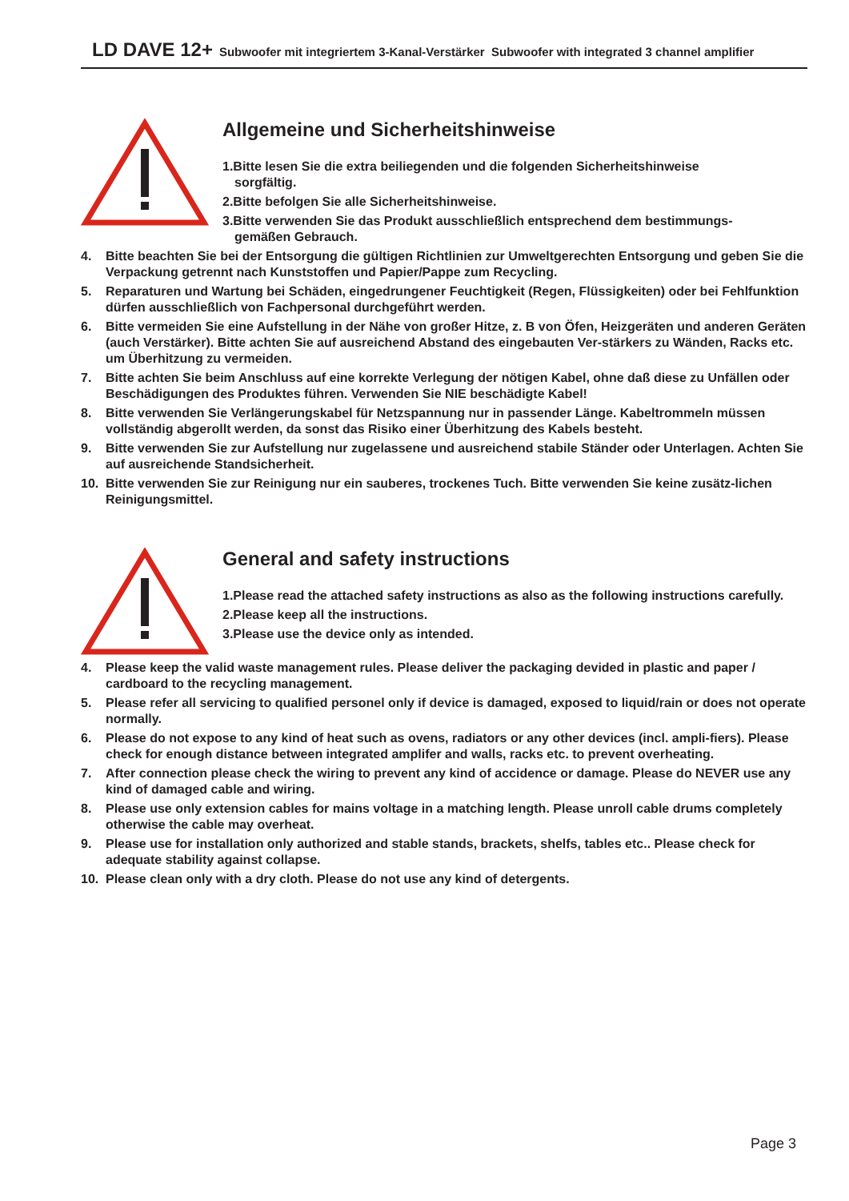LD DAVE 12+ Subwoofer mit integriertem 3-Kanal-Verstärker Subwoofer with integrated 3 channel amplifier
Allgemeine und Sicherheitshinweise
1.Bitte lesen Sie die extra beiliegenden und die folgenden Sicherheitshinweise
sorgfältig.
2.Bitte befolgen Sie alle Sicherheitshinweise.
3.Bitte verwenden Sie das Produkt ausschließlich entsprechend dem bestimmungs-
gemäßen Gebrauch.
4. Bitte beachten Sie bei der Entsorgung die gültigen Richtlinien zur Umweltgerechten Entsorgung und geben Sie die Verpackung getrennt nach Kunststoffen und Papier/Pappe zum Recycling.
5. Reparaturen und Wartung bei Schäden, eingedrungener Feuchtigkeit (Regen, Flüssigkeiten) oder bei Fehlfunktion dürfen ausschließlich von Fachpersonal durchgeführt werden.
6. Bitte vermeiden Sie eine Aufstellung in der Nähe von großer Hitze, z. B von Öfen, Heizgeräten und anderen Geräten (auch Verstärker). Bitte achten Sie auf ausreichend Abstand des eingebauten Ver-stärkers zu Wänden, Racks etc. um Überhitzung zu vermeiden.
7. Bitte achten Sie beim Anschluss auf eine korrekte Verlegung der nötigen Kabel, ohne daß diese zu Unfällen oder Beschädigungen des Produktes führen. Verwenden Sie NIE beschädigte Kabel!
8. Bitte verwenden Sie Verlängerungskabel für Netzspannung nur in passender Länge. Kabeltrommeln müssen vollständig abgerollt werden, da sonst das Risiko einer Überhitzung des Kabels besteht.
9. Bitte verwenden Sie zur Aufstellung nur zugelassene und ausreichend stabile Ständer oder Unterlagen. Achten Sie auf ausreichende Standsicherheit.
10. Bitte verwenden Sie zur Reinigung nur ein sauberes, trockenes Tuch. Bitte verwenden Sie keine zusätz-lichen Reinigungsmittel.
General and safety instructions
1.Please read the attached safety instructions as also as the following instructions carefully.
2.Please keep all the instructions.
3.Please use the device only as intended.
4. Please keep the valid waste management rules. Please deliver the packaging devided in plastic and paper / cardboard to the recycling management.
5. Please refer all servicing to qualified personel only if device is damaged, exposed to liquid/rain or does not operate normally.
6. Please do not expose to any kind of heat such as ovens, radiators or any other devices (incl. ampli-fiers). Please check for enough distance between integrated amplifer and walls, racks etc. to prevent overheating.
7. After connection please check the wiring to prevent any kind of accidence or damage. Please do NEVER use any kind of damaged cable and wiring.
8. Please use only extension cables for mains voltage in a matching length. Please unroll cable drums completely otherwise the cable may overheat.
9. Please use for installation only authorized and stable stands, brackets, shelfs, tables etc.. Please check for adequate stability against collapse.
10. Please clean only with a dry cloth. Please do not use any kind of detergents.
Page 3